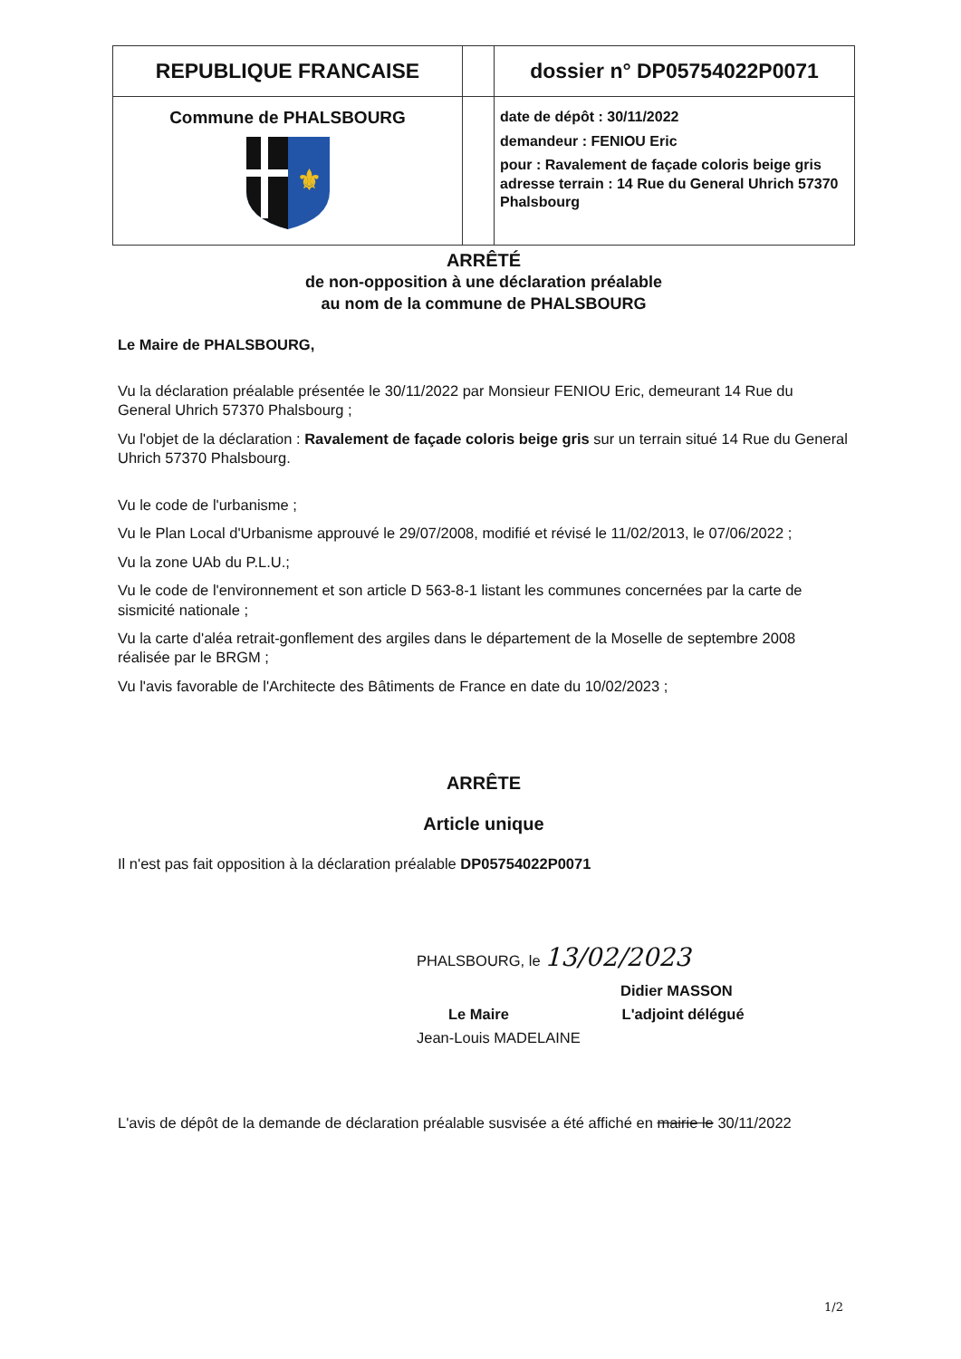| REPUBLIQUE FRANCAISE | | dossier n° DP05754022P0071 |
| Commune de PHALSBOURG ⚜ | | date de dépôt : 30/11/2022 demandeur : FENIOU Eric pour : Ravalement de façade coloris beige gris adresse terrain : 14 Rue du General Uhrich 57370 Phalsbourg |
ARRÊTÉ
de non-opposition à une déclaration préalable
au nom de la commune de PHALSBOURG
Le Maire de PHALSBOURG,
Vu la déclaration préalable présentée le 30/11/2022 par Monsieur FENIOU Eric, demeurant 14 Rue du General Uhrich 57370 Phalsbourg ;
Vu l'objet de la déclaration : Ravalement de façade coloris beige gris sur un terrain situé 14 Rue du General Uhrich 57370 Phalsbourg.
Vu le code de l'urbanisme ;
Vu le Plan Local d'Urbanisme approuvé le 29/07/2008, modifié et révisé le 11/02/2013, le 07/06/2022 ;
Vu la zone UAb du P.L.U.;
Vu le code de l'environnement et son article D 563-8-1 listant les communes concernées par la carte de sismicité nationale ;
Vu la carte d'aléa retrait-gonflement des argiles dans le département de la Moselle de septembre 2008 réalisée par le BRGM ;
Vu l'avis favorable de l'Architecte des Bâtiments de France en date du 10/02/2023 ;
ARRÊTE
Article unique
Il n'est pas fait opposition à la déclaration préalable DP05754022P0071
PHALSBOURG, le 13/02/2023
Didier MASSON
Le Maire L'adjoint délégué
Jean-Louis MADELAINE
L'avis de dépôt de la demande de déclaration préalable susvisée a été affiché en mairie le 30/11/2022
1/2